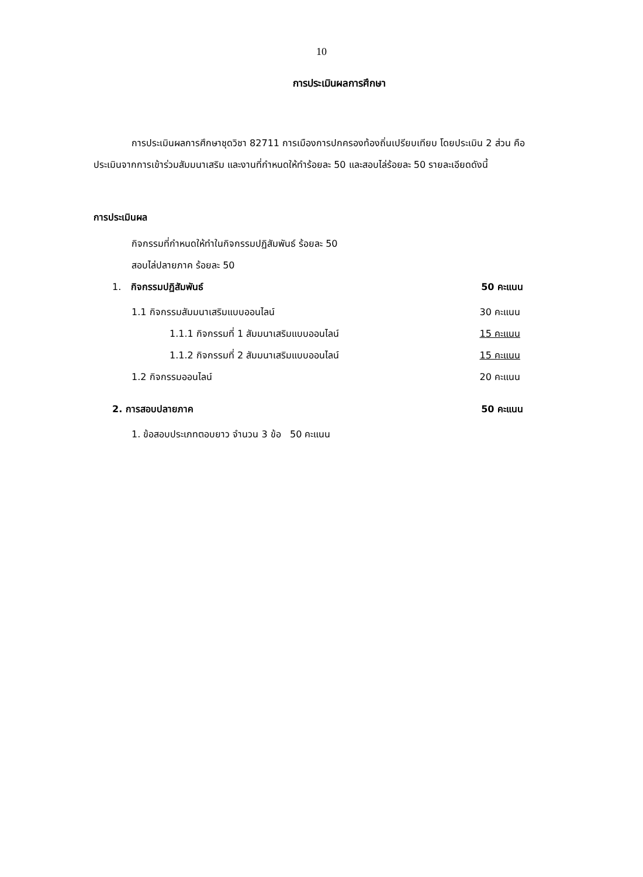10
การประเมินผลการศึกษา
การประเมินผลการศึกษาชุดวิชา 82711 การเมืองการปกครองท้องถิ่นเปรียบเทียบ โดยประเมิน 2 ส่วน คือ ประเมินจากการเข้าร่วมสัมมนาเสริม และงานที่กำหนดให้ทำร้อยละ 50 และสอบไล่ร้อยละ 50 รายละเอียดดังนี้
การประเมินผล
กิจกรรมที่กำหนดให้ทำในกิจกรรมปฏิสัมพันธ์ ร้อยละ 50
สอบไล่ปลายภาค ร้อยละ 50
1. กิจกรรมปฏิสัมพันธ์ 50 คะแนน
1.1 กิจกรรมสัมมนาเสริมแบบออนไลน์ 30 คะแนน
1.1.1 กิจกรรมที่ 1 สัมมนาเสริมแบบออนไลน์ 15 คะแนน
1.1.2 กิจกรรมที่ 2 สัมมนาเสริมแบบออนไลน์ 15 คะแนน
1.2 กิจกรรมออนไลน์ 20 คะแนน
2. การสอบปลายภาค 50 คะแนน
1. ข้อสอบประเภทตอบยาว จำนวน 3 ข้อ 50 คะแนน